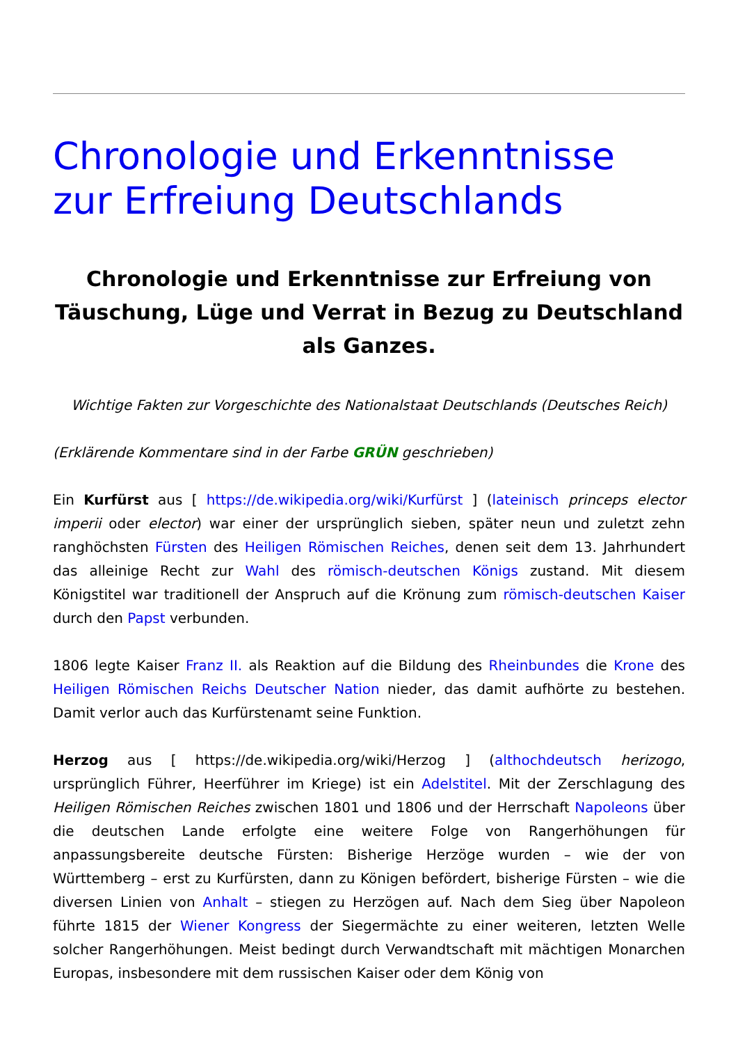Chronologie und Erkenntnisse zur Erfreiung Deutschlands
Chronologie und Erkenntnisse zur Erfreiung von Täuschung, Lüge und Verrat in Bezug zu Deutschland als Ganzes.
Wichtige Fakten zur Vorgeschichte des Nationalstaat Deutschlands (Deutsches Reich)
(Erklärende Kommentare sind in der Farbe GRÜN geschrieben)
Ein Kurfürst aus [ https://de.wikipedia.org/wiki/Kurfürst ] (lateinisch princeps elector imperii oder elector) war einer der ursprünglich sieben, später neun und zuletzt zehn ranghöchsten Fürsten des Heiligen Römischen Reiches, denen seit dem 13. Jahrhundert das alleinige Recht zur Wahl des römisch-deutschen Königs zustand. Mit diesem Königstitel war traditionell der Anspruch auf die Krönung zum römisch-deutschen Kaiser durch den Papst verbunden.
1806 legte Kaiser Franz II. als Reaktion auf die Bildung des Rheinbundes die Krone des Heiligen Römischen Reichs Deutscher Nation nieder, das damit aufhörte zu bestehen. Damit verlor auch das Kurfürstenamt seine Funktion.
Herzog aus [ https://de.wikipedia.org/wiki/Herzog ] (althochdeutsch herizogo, ursprünglich Führer, Heerführer im Kriege) ist ein Adelstitel. Mit der Zerschlagung des Heiligen Römischen Reiches zwischen 1801 und 1806 und der Herrschaft Napoleons über die deutschen Lande erfolgte eine weitere Folge von Rangerhöhungen für anpassungsbereite deutsche Fürsten: Bisherige Herzöge wurden – wie der von Württemberg – erst zu Kurfürsten, dann zu Königen befördert, bisherige Fürsten – wie die diversen Linien von Anhalt – stiegen zu Herzögen auf. Nach dem Sieg über Napoleon führte 1815 der Wiener Kongress der Siegermächte zu einer weiteren, letzten Welle solcher Rangerhöhungen. Meist bedingt durch Verwandtschaft mit mächtigen Monarchen Europas, insbesondere mit dem russischen Kaiser oder dem König von